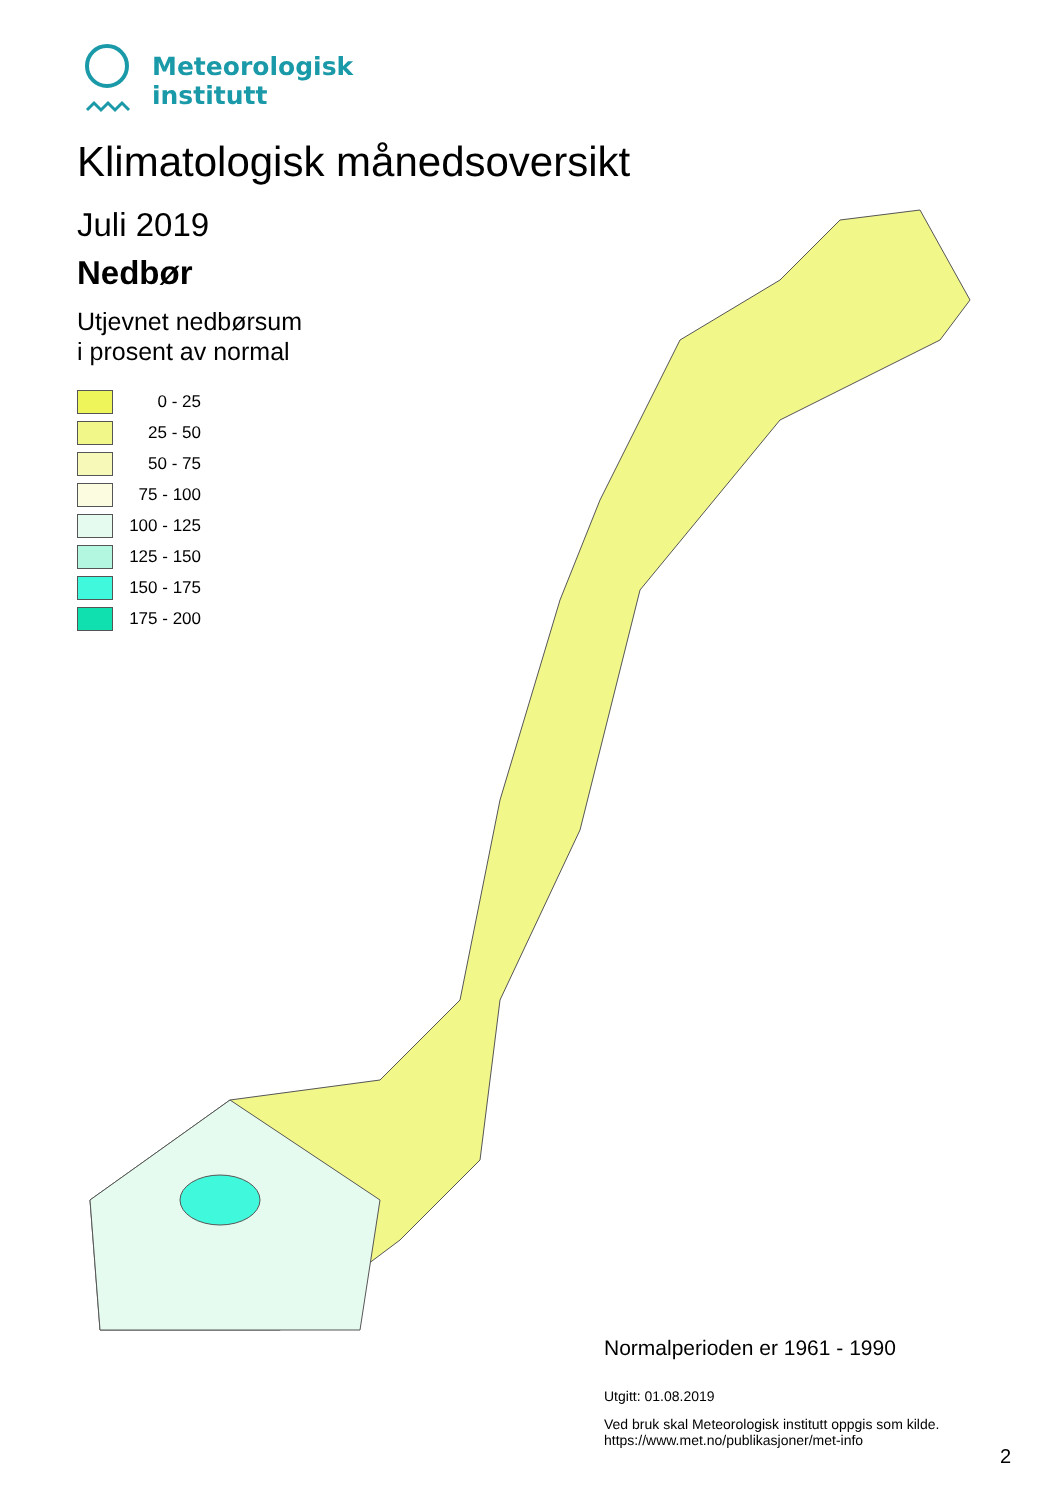Meteorologisk
institutt
Klimatologisk månedsoversikt
Juli 2019
Nedbør
Utjevnet nedbørsum
i prosent av normal
0 - 25
25 - 50
50 - 75
75 - 100
100 - 125
125 - 150
150 - 175
175 - 200
Normalperioden er 1961 - 1990
Utgitt: 01.08.2019
Ved bruk skal Meteorologisk institutt oppgis som kilde.
https://www.met.no/publikasjoner/met-info
2